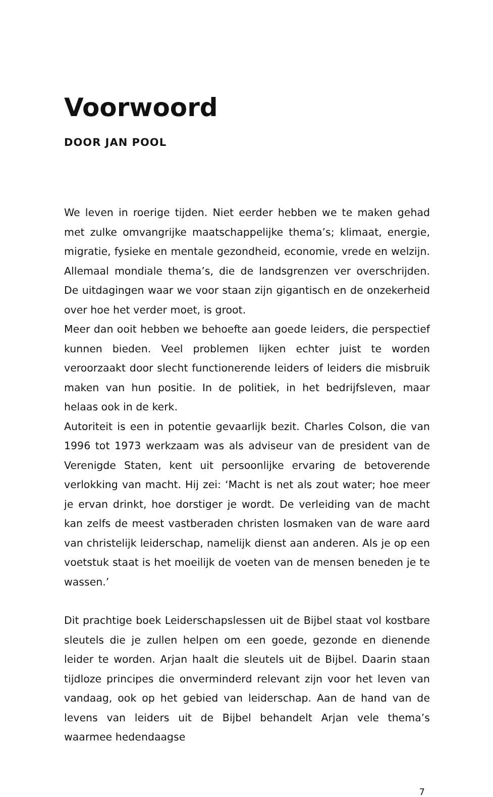Voorwoord
DOOR JAN POOL
We leven in roerige tijden. Niet eerder hebben we te maken gehad met zulke omvangrijke maatschappelijke thema’s; klimaat, energie, migratie, fysieke en mentale gezondheid, economie, vrede en welzijn. Allemaal mondiale thema’s, die de landsgrenzen ver overschrijden. De uitdagingen waar we voor staan zijn gigantisch en de onzekerheid over hoe het verder moet, is groot.
Meer dan ooit hebben we behoefte aan goede leiders, die perspectief kunnen bieden. Veel problemen lijken echter juist te worden veroorzaakt door slecht functionerende leiders of leiders die misbruik maken van hun positie. In de politiek, in het bedrijfsleven, maar helaas ook in de kerk.
Autoriteit is een in potentie gevaarlijk bezit. Charles Colson, die van 1996 tot 1973 werkzaam was als adviseur van de president van de Verenigde Staten, kent uit persoonlijke ervaring de betoverende verlokking van macht. Hij zei: ‘Macht is net als zout water; hoe meer je ervan drinkt, hoe dorstiger je wordt. De verleiding van de macht kan zelfs de meest vastberaden christen losmaken van de ware aard van christelijk leiderschap, namelijk dienst aan anderen. Als je op een voetstuk staat is het moeilijk de voeten van de mensen beneden je te wassen.’
Dit prachtige boek Leiderschapslessen uit de Bijbel staat vol kostbare sleutels die je zullen helpen om een goede, gezonde en dienende leider te worden. Arjan haalt die sleutels uit de Bijbel. Daarin staan tijdloze principes die onverminderd relevant zijn voor het leven van vandaag, ook op het gebied van leiderschap. Aan de hand van de levens van leiders uit de Bijbel behandelt Arjan vele thema’s waarmee hedendaagse
7